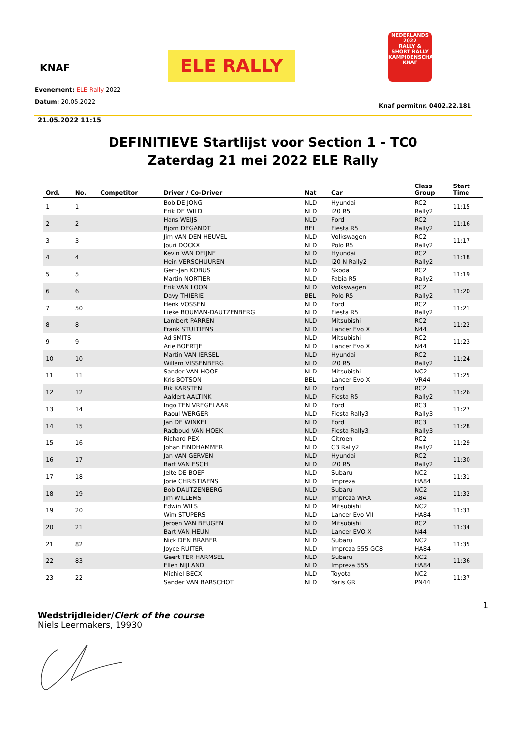KNAF ELE RALLY
NEDERLANDS 2022
RALLY &
SHORT RALLY
KAMPIOENSCHAP
KNAF
Evenement: ELE Rally 2022
Datum: 20.05.2022
Knaf permitnr. 0402.22.181
21.05.2022 11:15
DEFINITIEVE Startlijst voor Section 1 - TC0
Zaterdag 21 mei 2022 ELE Rally
| Ord. | No. | Competitor | Driver / Co-Driver | Nat | Car | Class Group | Start Time |
| --- | --- | --- | --- | --- | --- | --- | --- |
| 1 | 1 | | Bob DE JONG | NLD | Hyundai | RC2 | 11:15 |
| | | | Erik DE WILD | NLD | i20 R5 | Rally2 | |
| 2 | 2 | | Hans WEIJS | NLD | Ford | RC2 | 11:16 |
| | | | Bjorn DEGANDT | BEL | Fiesta R5 | Rally2 | |
| 3 | 3 | | Jim VAN DEN HEUVEL | NLD | Volkswagen | RC2 | 11:17 |
| | | | Jouri DOCKX | NLD | Polo R5 | Rally2 | |
| 4 | 4 | | Kevin VAN DEIJNE | NLD | Hyundai | RC2 | 11:18 |
| | | | Hein VERSCHUUREN | NLD | i20 N Rally2 | Rally2 | |
| 5 | 5 | | Gert-Jan KOBUS | NLD | Skoda | RC2 | 11:19 |
| | | | Martin NORTIER | NLD | Fabia R5 | Rally2 | |
| 6 | 6 | | Erik VAN LOON | NLD | Volkswagen | RC2 | 11:20 |
| | | | Davy THIERIE | BEL | Polo R5 | Rally2 | |
| 7 | 50 | | Henk VOSSEN | NLD | Ford | RC2 | 11:21 |
| | | | Lieke BOUMAN-DAUTZENBERG | NLD | Fiesta R5 | Rally2 | |
| 8 | 8 | | Lambert PARREN | NLD | Mitsubishi | RC2 | 11:22 |
| | | | Frank STULTIENS | NLD | Lancer Evo X | N44 | |
| 9 | 9 | | Ad SMITS | NLD | Mitsubishi | RC2 | 11:23 |
| | | | Arie BOERTJE | NLD | Lancer Evo X | N44 | |
| 10 | 10 | | Martin VAN IERSEL | NLD | Hyundai | RC2 | 11:24 |
| | | | Willem VISSENBERG | NLD | i20 R5 | Rally2 | |
| 11 | 11 | | Sander VAN HOOF | NLD | Mitsubishi | NC2 | 11:25 |
| | | | Kris BOTSON | BEL | Lancer Evo X | VR44 | |
| 12 | 12 | | Rik KARSTEN | NLD | Ford | RC2 | 11:26 |
| | | | Aaldert AALTINK | NLD | Fiesta R5 | Rally2 | |
| 13 | 14 | | Ingo TEN VREGELAAR | NLD | Ford | RC3 | 11:27 |
| | | | Raoul WERGER | NLD | Fiesta Rally3 | Rally3 | |
| 14 | 15 | | Jan DE WINKEL | NLD | Ford | RC3 | 11:28 |
| | | | Radboud VAN HOEK | NLD | Fiesta Rally3 | Rally3 | |
| 15 | 16 | | Richard PEX | NLD | Citroen | RC2 | 11:29 |
| | | | Johan FINDHAMMER | NLD | C3 Rally2 | Rally2 | |
| 16 | 17 | | Jan VAN GERVEN | NLD | Hyundai | RC2 | 11:30 |
| | | | Bart VAN ESCH | NLD | i20 R5 | Rally2 | |
| 17 | 18 | | Jelte DE BOEF | NLD | Subaru | NC2 | 11:31 |
| | | | Jorie CHRISTIAENS | NLD | Impreza | HA84 | |
| 18 | 19 | | Bob DAUTZENBERG | NLD | Subaru | NC2 | 11:32 |
| | | | Jim WILLEMS | NLD | Impreza WRX | A84 | |
| 19 | 20 | | Edwin WILS | NLD | Mitsubishi | NC2 | 11:33 |
| | | | Wim STUPERS | NLD | Lancer Evo VII | HA84 | |
| 20 | 21 | | Jeroen VAN BEUGEN | NLD | Mitsubishi | RC2 | 11:34 |
| | | | Bart VAN HEUN | NLD | Lancer EVO X | N44 | |
| 21 | 82 | | Nick DEN BRABER | NLD | Subaru | NC2 | 11:35 |
| | | | Joyce RUITER | NLD | Impreza 555 GC8 | HA84 | |
| 22 | 83 | | Geert TER HARMSEL | NLD | Subaru | NC2 | 11:36 |
| | | | Ellen NIJLAND | NLD | Impreza 555 | HA84 | |
| 23 | 22 | | Michiel BECX | NLD | Toyota | NC2 | 11:37 |
| | | | Sander VAN BARSCHOT | NLD | Yaris GR | PN44 | |
1
Wedstrijdleider/Clerk of the course
Niels Leermakers, 19930